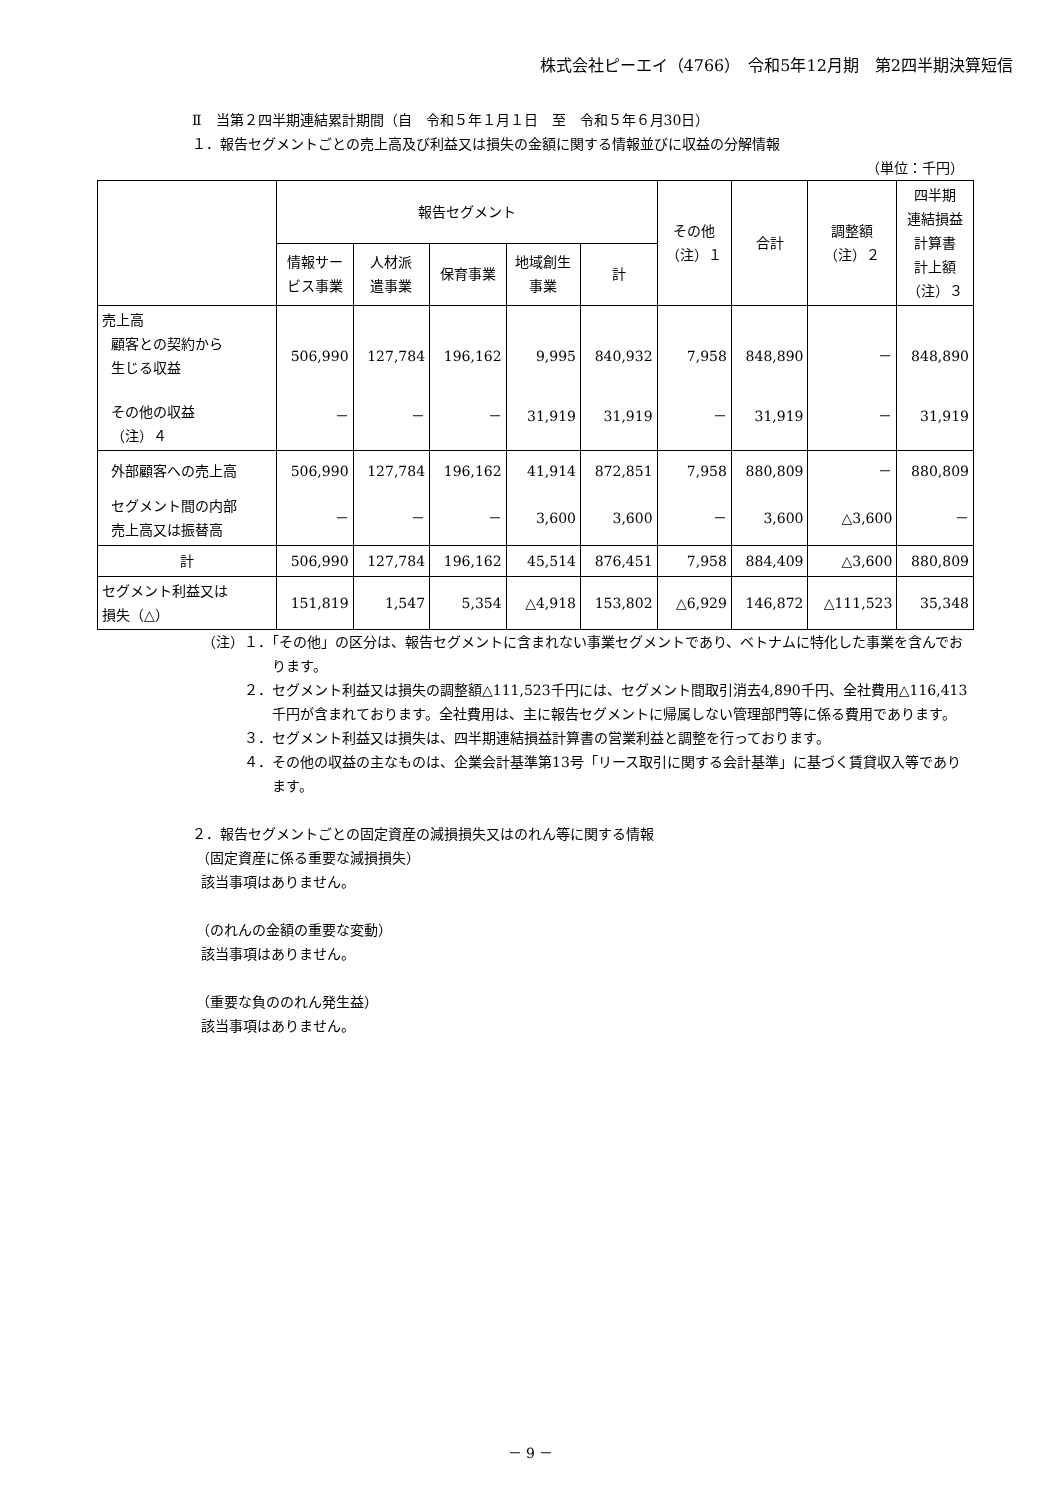株式会社ピーエイ（4766）　令和5年12月期　第2四半期決算短信
Ⅱ　当第２四半期連結累計期間（自　令和５年１月１日　至　令和５年６月30日）
１．報告セグメントごとの売上高及び利益又は損失の金額に関する情報並びに収益の分解情報
（単位：千円）
| | 報告セグメント | | | | | その他 （注）１ | 合計 | 調整額 （注）２ | 四半期 連結損益 計算書 計上額 （注）３ |
| --- | --- | --- | --- | --- | --- | --- | --- | --- | --- |
| | 情報サー ビス事業 | 人材派 遣事業 | 保育事業 | 地域創生 事業 | 計 | | | | |
| 売上高 顧客との契約から 生じる収益 | 506,990 | 127,784 | 196,162 | 9,995 | 840,932 | 7,958 | 848,890 | － | 848,890 |
| その他の収益 （注）４ | － | － | － | 31,919 | 31,919 | － | 31,919 | － | 31,919 |
| 外部顧客への売上高 | 506,990 | 127,784 | 196,162 | 41,914 | 872,851 | 7,958 | 880,809 | － | 880,809 |
| セグメント間の内部 売上高又は振替高 | － | － | － | 3,600 | 3,600 | － | 3,600 | △3,600 | － |
| 計 | 506,990 | 127,784 | 196,162 | 45,514 | 876,451 | 7,958 | 884,409 | △3,600 | 880,809 |
| セグメント利益又は 損失（△） | 151,819 | 1,547 | 5,354 | △4,918 | 153,802 | △6,929 | 146,872 | △111,523 | 35,348 |
（注）１．「その他」の区分は、報告セグメントに含まれない事業セグメントであり、ベトナムに特化した事業を含んでおります。
２．セグメント利益又は損失の調整額△111,523千円には、セグメント間取引消去4,890千円、全社費用△116,413千円が含まれております。全社費用は、主に報告セグメントに帰属しない管理部門等に係る費用であります。
３．セグメント利益又は損失は、四半期連結損益計算書の営業利益と調整を行っております。
４．その他の収益の主なものは、企業会計基準第13号「リース取引に関する会計基準」に基づく賃貸収入等であります。
２．報告セグメントごとの固定資産の減損損失又はのれん等に関する情報
（固定資産に係る重要な減損損失）
該当事項はありません。
（のれんの金額の重要な変動）
該当事項はありません。
（重要な負ののれん発生益）
該当事項はありません。
－ 9 －